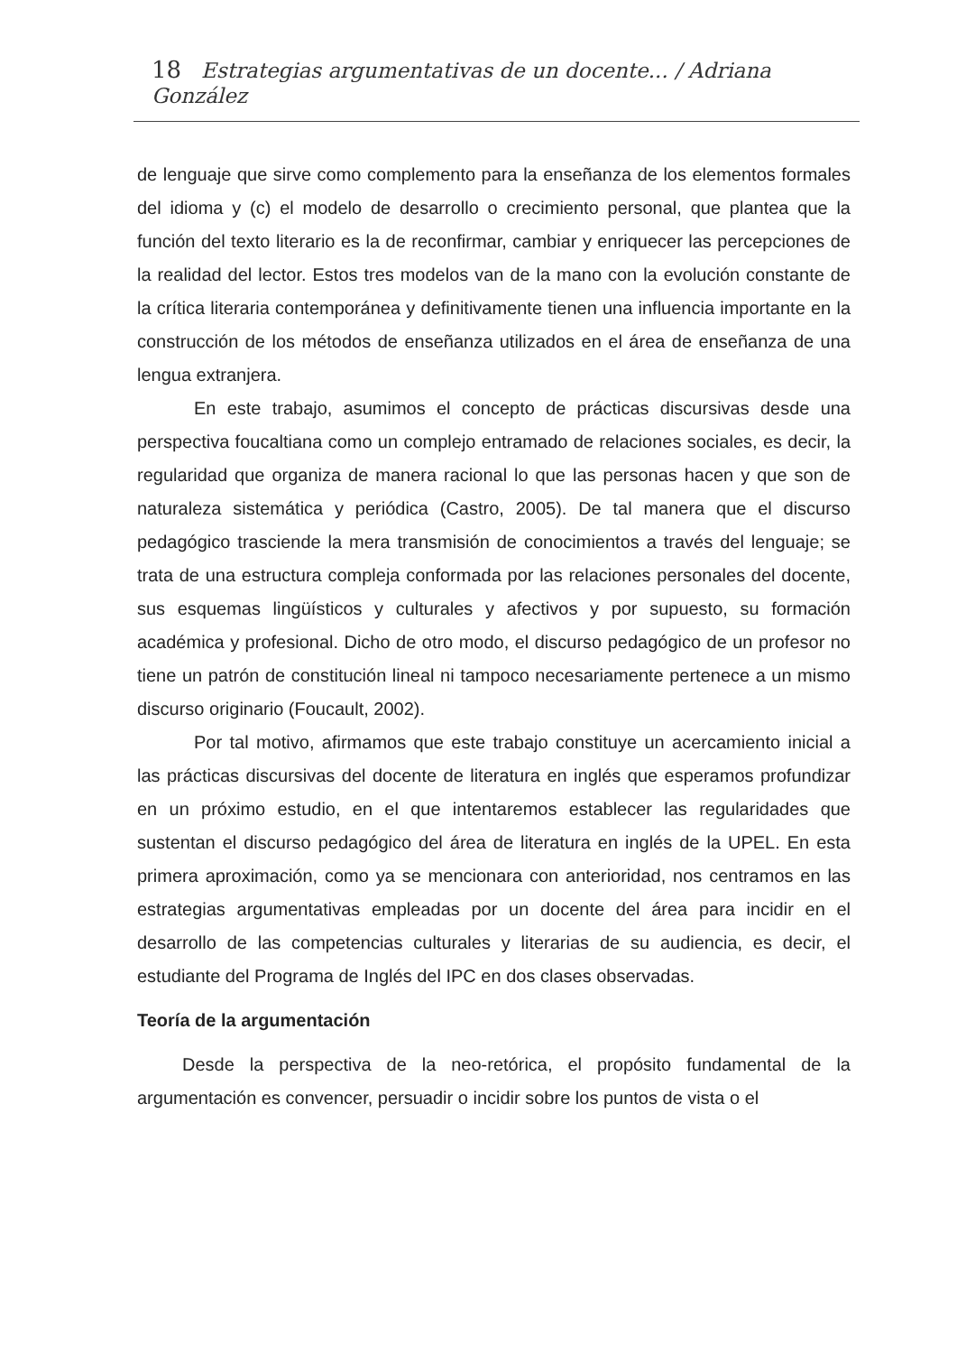18 Estrategias argumentativas de un docente... / Adriana González
de lenguaje que sirve como complemento para la enseñanza de los elementos formales del idioma y (c) el modelo de desarrollo o crecimiento personal, que plantea que la función del texto literario es la de reconfirmar, cambiar y enriquecer las percepciones de la realidad del lector. Estos tres modelos van de la mano con la evolución constante de la crítica literaria contemporánea y definitivamente tienen una influencia importante en la construcción de los métodos de enseñanza utilizados en el área de enseñanza de una lengua extranjera.
En este trabajo, asumimos el concepto de prácticas discursivas desde una perspectiva foucaltiana como un complejo entramado de relaciones sociales, es decir, la regularidad que organiza de manera racional lo que las personas hacen y que son de naturaleza sistemática y periódica (Castro, 2005). De tal manera que el discurso pedagógico trasciende la mera transmisión de conocimientos a través del lenguaje; se trata de una estructura compleja conformada por las relaciones personales del docente, sus esquemas lingüísticos y culturales y afectivos y por supuesto, su formación académica y profesional. Dicho de otro modo, el discurso pedagógico de un profesor no tiene un patrón de constitución lineal ni tampoco necesariamente pertenece a un mismo discurso originario (Foucault, 2002).
Por tal motivo, afirmamos que este trabajo constituye un acercamiento inicial a las prácticas discursivas del docente de literatura en inglés que esperamos profundizar en un próximo estudio, en el que intentaremos establecer las regularidades que sustentan el discurso pedagógico del área de literatura en inglés de la UPEL. En esta primera aproximación, como ya se mencionara con anterioridad, nos centramos en las estrategias argumentativas empleadas por un docente del área para incidir en el desarrollo de las competencias culturales y literarias de su audiencia, es decir, el estudiante del Programa de Inglés del IPC en dos clases observadas.
Teoría de la argumentación
Desde la perspectiva de la neo-retórica, el propósito fundamental de la argumentación es convencer, persuadir o incidir sobre los puntos de vista o el